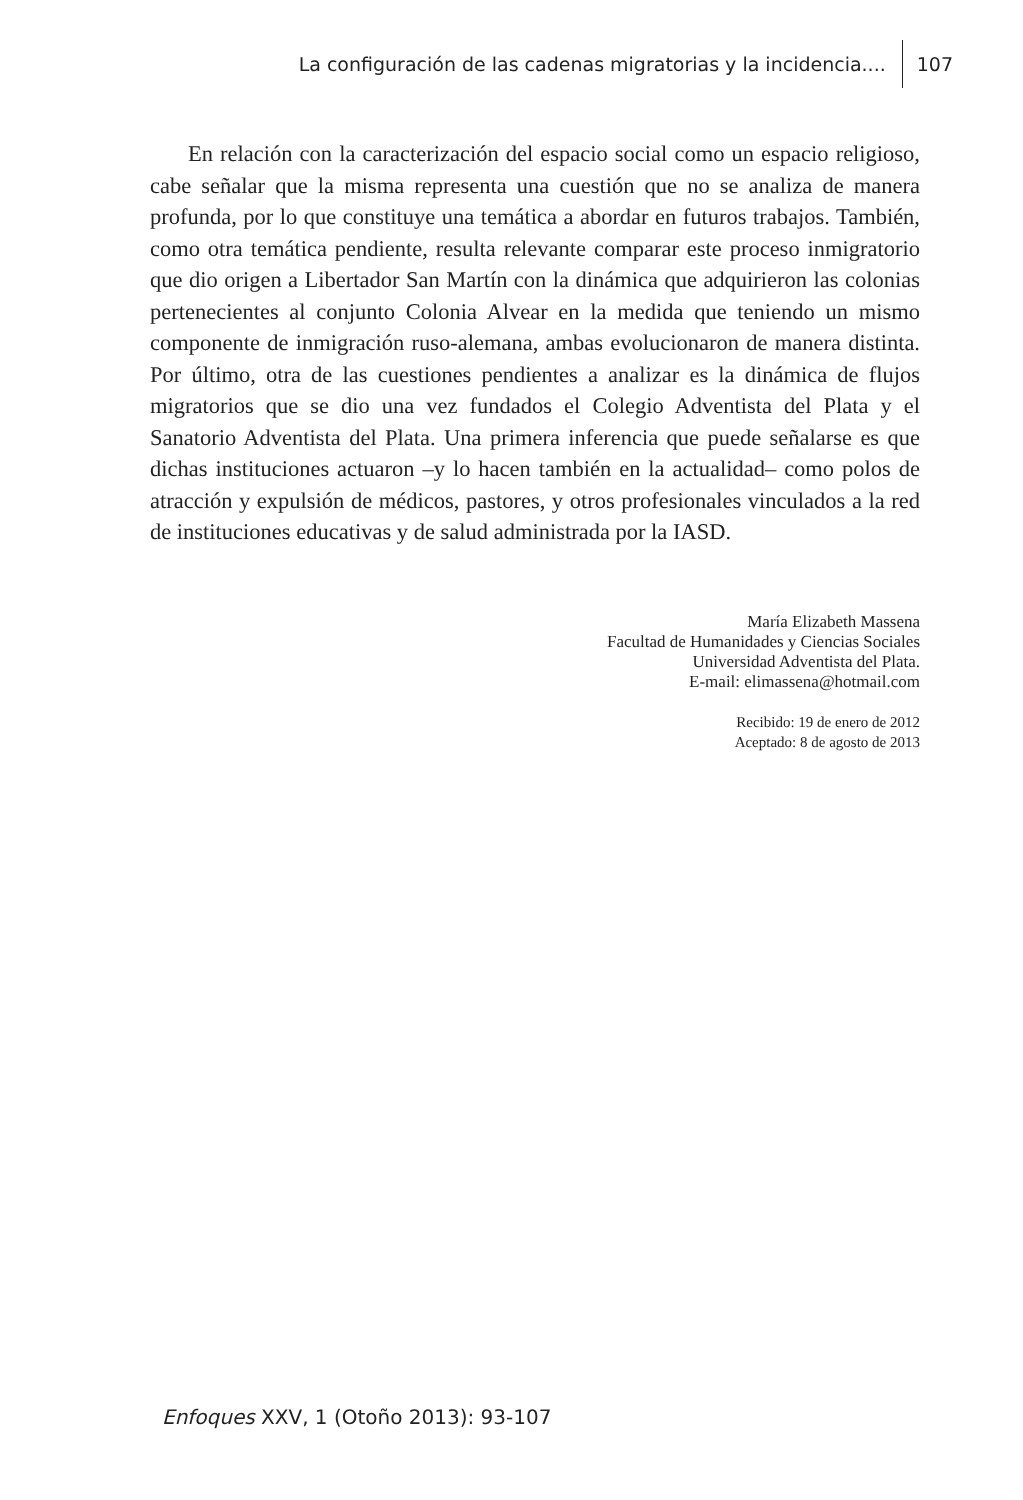La configuración de las cadenas migratorias y la incidencia.... 107
En relación con la caracterización del espacio social como un espacio religioso, cabe señalar que la misma representa una cuestión que no se analiza de manera profunda, por lo que constituye una temática a abordar en futuros trabajos. También, como otra temática pendiente, resulta relevante comparar este proceso inmigratorio que dio origen a Libertador San Martín con la dinámica que adquirieron las colonias pertenecientes al conjunto Colonia Alvear en la medida que teniendo un mismo componente de inmigración ruso-alemana, ambas evolucionaron de manera distinta. Por último, otra de las cuestiones pendientes a analizar es la dinámica de flujos migratorios que se dio una vez fundados el Colegio Adventista del Plata y el Sanatorio Adventista del Plata. Una primera inferencia que puede señalarse es que dichas instituciones actuaron –y lo hacen también en la actualidad– como polos de atracción y expulsión de médicos, pastores, y otros profesionales vinculados a la red de instituciones educativas y de salud administrada por la IASD.
María Elizabeth Massena
Facultad de Humanidades y Ciencias Sociales
Universidad Adventista del Plata.
E-mail: elimassena@hotmail.com
Recibido: 19 de enero de 2012
Aceptado: 8 de agosto de 2013
Enfoques XXV, 1 (Otoño 2013): 93-107